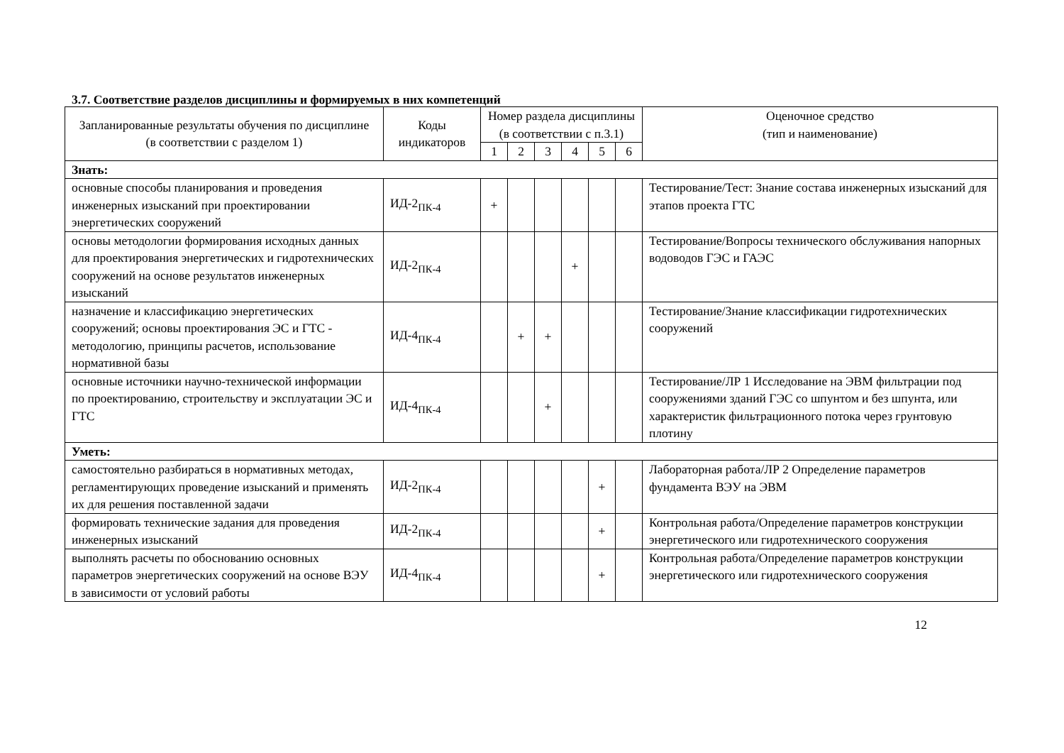3.7. Соответствие разделов дисциплины и формируемых в них компетенций
| Запланированные результаты обучения по дисциплине (в соответствии с разделом 1) | Коды индикаторов | Номер раздела дисциплины (в соответствии с п.3.1) | | | | | | Оценочное средство (тип и наименование) |
| --- | --- | --- | --- | --- | --- | --- | --- | --- |
| | | 1 | 2 | 3 | 4 | 5 | 6 | |
| Знать: | | | | | | | | |
| основные способы планирования и проведения инженерных изысканий при проектировании энергетических сооружений | ИД-2<sub>ПК-4</sub> | + | | | | | | Тестирование/Тест: Знание состава инженерных изысканий для этапов проекта ГТС |
| основы методологии формирования исходных данных для проектирования энергетических и гидротехнических сооружений на основе результатов инженерных изысканий | ИД-2<sub>ПК-4</sub> | | | | + | | | Тестирование/Вопросы технического обслуживания напорных водоводов ГЭС и ГАЭС |
| назначение и классификацию энергетических сооружений; основы проектирования ЭС и ГТС - методологию, принципы расчетов, использование нормативной базы | ИД-4<sub>ПК-4</sub> | | + | + | | | | Тестирование/Знание классификации гидротехнических сооружений |
| основные источники научно-технической информации по проектированию, строительству и эксплуатации ЭС и ГТС | ИД-4<sub>ПК-4</sub> | | | + | | | | Тестирование/ЛР 1 Исследование на ЭВМ фильтрации под сооружениями зданий ГЭС со шпунтом и без шпунта, или характеристик фильтрационного потока через грунтовую плотину |
| Уметь: | | | | | | | | |
| самостоятельно разбираться в нормативных методах, регламентирующих проведение изысканий и применять их для решения поставленной задачи | ИД-2<sub>ПК-4</sub> | | | | | + | | Лабораторная работа/ЛР 2 Определение параметров фундамента ВЭУ на ЭВМ |
| формировать технические задания для проведения инженерных изысканий | ИД-2<sub>ПК-4</sub> | | | | | + | | Контрольная работа/Определение параметров конструкции энергетического или гидротехнического сооружения |
| выполнять расчеты по обоснованию основных параметров энергетических сооружений на основе ВЭУ в зависимости от условий работы | ИД-4<sub>ПК-4</sub> | | | | | + | | Контрольная работа/Определение параметров конструкции энергетического или гидротехнического сооружения |
12